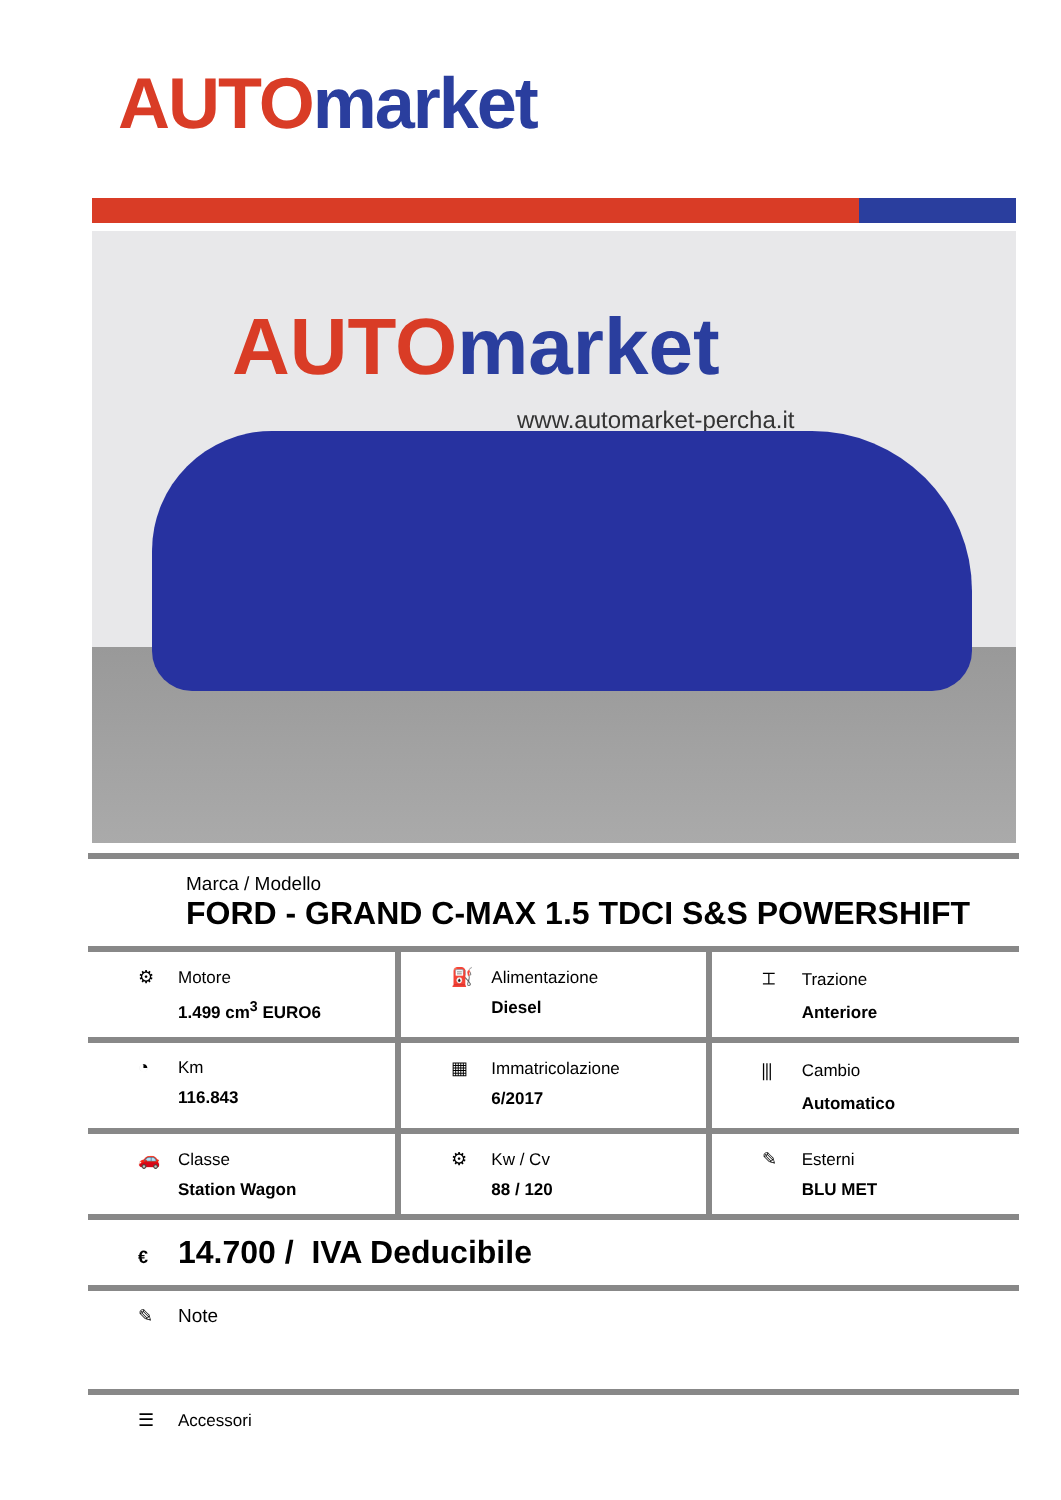AUTO market
AUTO market
www.automarket-percha.it
| Marca / Modello FORD - GRAND C-MAX 1.5 TDCI S&S POWERSHIFT | | |
| ⚙ Motore 1.499 cm<sup>3</sup> EURO6 | ⛽ Alimentazione Diesel | ⌶ Trazione Anteriore |
| ◔ Km 116.843 | ▦ Immatricolazione 6/2017 | ⫼ Cambio Automatico |
| 🚗 Classe Station Wagon | ⚙ Kw / Cv 88 / 120 | ✎ Esterni BLU MET |
| € 14.700 / IVA Deducibile | | |
| ✎ Note | | |
| ☰ Accessori | | |